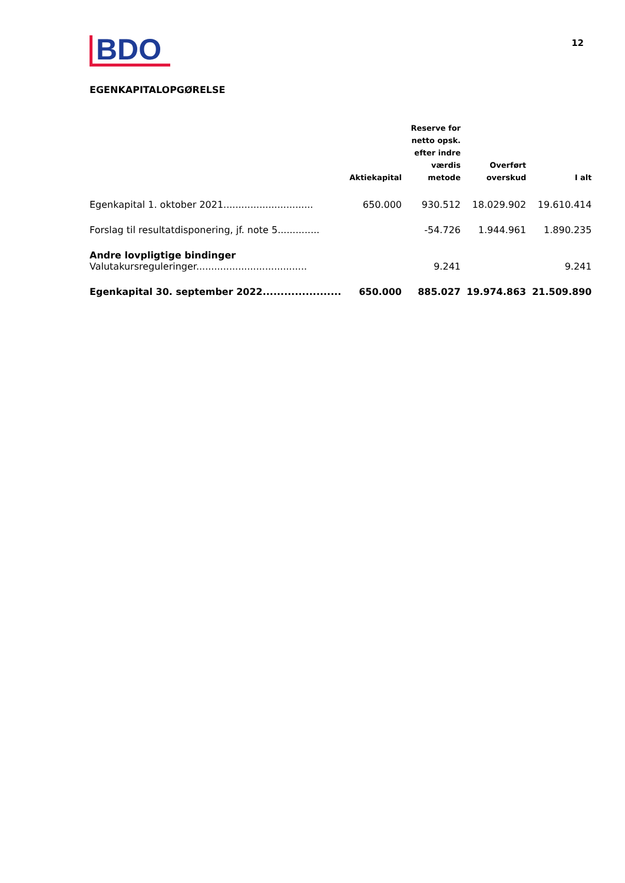BDO
12
EGENKAPITALOPGØRELSE
| | Aktiekapital | Reserve for netto opsk. efter indre værdis metode | Overført overskud | I alt |
| --- | --- | --- | --- | --- |
| Egenkapital 1. oktober 2021.............................. | 650.000 | 930.512 | 18.029.902 | 19.610.414 |
| Forslag til resultatdisponering, jf. note 5.............. | | -54.726 | 1.944.961 | 1.890.235 |
| Andre lovpligtige bindinger Valutakursreguleringer..................................... | | 9.241 | | 9.241 |
| Egenkapital 30. september 2022...................... | 650.000 | 885.027 | 19.974.863 | 21.509.890 |